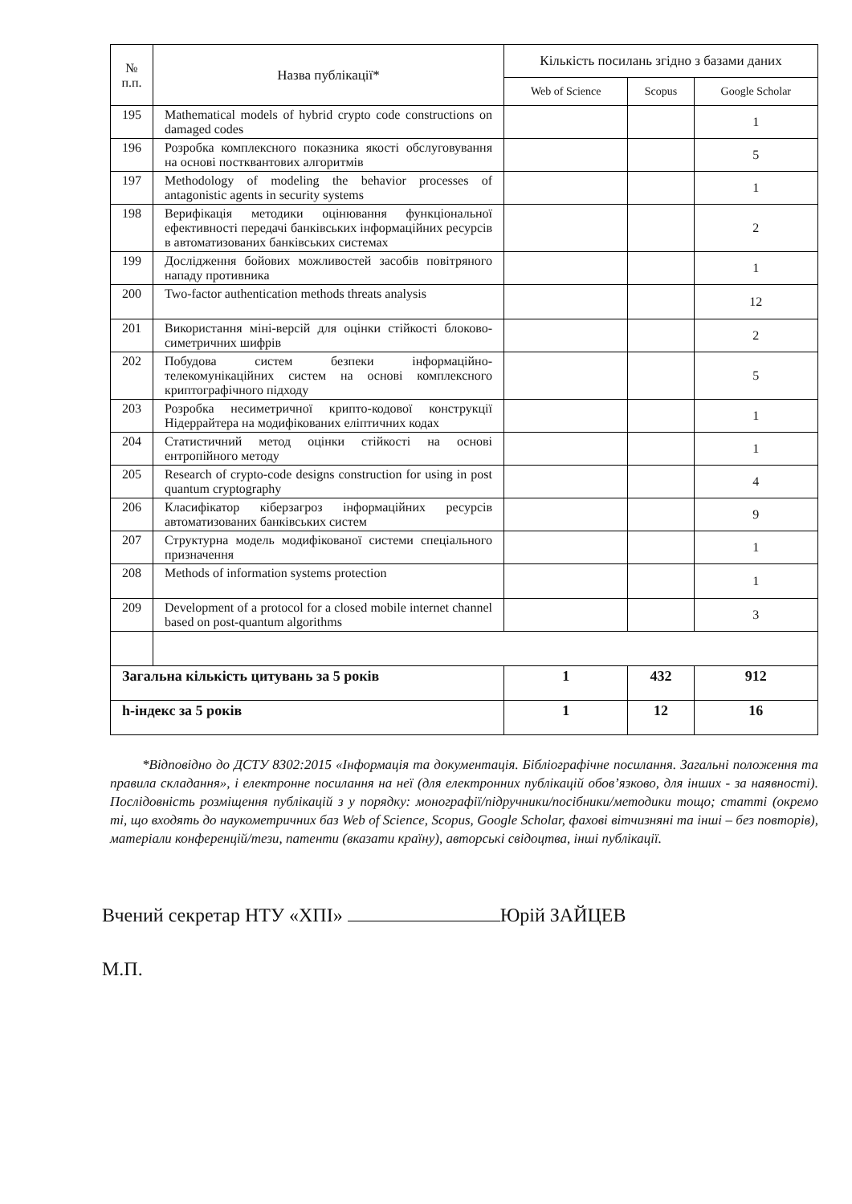| № п.п. | Назва публікації* | Кількість посилань згідно з базами даних | | |
| --- | --- | --- | --- | --- |
| | | Web of Science | Scopus | Google Scholar |
| 195 | Mathematical models of hybrid crypto code constructions on damaged codes | | | 1 |
| 196 | Розробка комплексного показника якості обслуговування на основі постквантових алгоритмів | | | 5 |
| 197 | Methodology of modeling the behavior processes of antagonistic agents in security systems | | | 1 |
| 198 | Верифікація методики оцінювання функціональної ефективності передачі банківських інформаційних ресурсів в автоматизованих банківських системах | | | 2 |
| 199 | Дослідження бойових можливостей засобів повітряного нападу противника | | | 1 |
| 200 | Two-factor authentication methods threats analysis | | | 12 |
| 201 | Використання міні-версій для оцінки стійкості блоково-симетричних шифрів | | | 2 |
| 202 | Побудова систем безпеки інформаційно-телекомунікаційних систем на основі комплексного криптографічного підходу | | | 5 |
| 203 | Розробка несиметричної крипто-кодової конструкції Нідеррайтера на модифікованих еліптичних кодах | | | 1 |
| 204 | Статистичний метод оцінки стійкості на основі ентропійного методу | | | 1 |
| 205 | Research of crypto-code designs construction for using in post quantum cryptography | | | 4 |
| 206 | Класифікатор кіберзагроз інформаційних ресурсів автоматизованих банківських систем | | | 9 |
| 207 | Структурна модель модифікованої системи спеціального призначення | | | 1 |
| 208 | Methods of information systems protection | | | 1 |
| 209 | Development of a protocol for a closed mobile internet channel based on post-quantum algorithms | | | 3 |
| Загальна кількість цитувань за 5 років | | 1 | 432 | 912 |
| h-індекс за 5 років | | 1 | 12 | 16 |
*Відповідно до ДСТУ 8302:2015 «Інформація та документація. Бібліографічне посилання. Загальні положення та правила складання», і електронне посилання на неї (для електронних публікацій обов’язково, для інших - за наявності). Послідовність розміщення публікацій з у порядку: монографії/підручники/посібники/методики тощо; статті (окремо ті, що входять до наукометричних баз Web of Science, Scopus, Google Scholar, фахові вітчизняні та інші – без повторів), матеріали конференцій/тези, патенти (вказати країну), авторські свідоцтва, інші публікації.
Вчений секретар НТУ «ХПІ» Юрій ЗАЙЦЕВ
М.П.